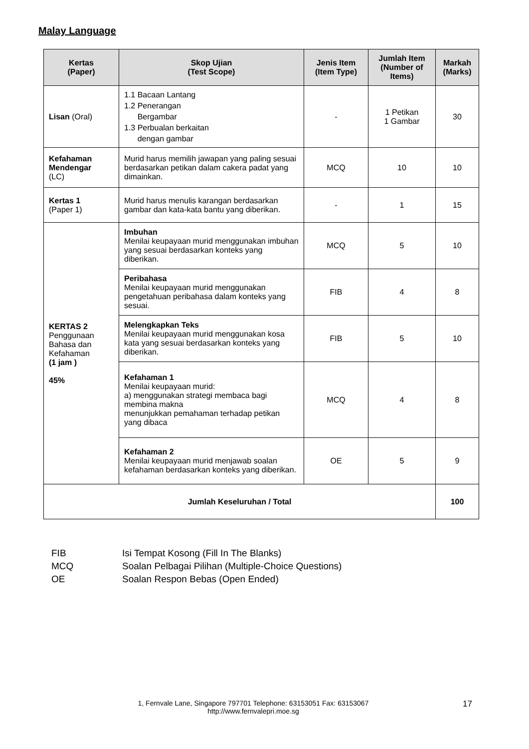Malay Language
| Kertas (Paper) | Skop Ujian (Test Scope) | Jenis Item (Item Type) | Jumlah Item (Number of Items) | Markah (Marks) |
| --- | --- | --- | --- | --- |
| Lisan (Oral) | 1.1 Bacaan Lantang 1.2 Penerangan Bergambar 1.3 Perbualan berkaitan dengan gambar | - | 1 Petikan 1 Gambar | 30 |
| Kefahaman Mendengar (LC) | Murid harus memilih jawapan yang paling sesuai berdasarkan petikan dalam cakera padat yang dimainkan. | MCQ | 10 | 10 |
| Kertas 1 (Paper 1) | Murid harus menulis karangan berdasarkan gambar dan kata-kata bantu yang diberikan. | - | 1 | 15 |
| KERTAS 2 Penggunaan Bahasa dan Kefahaman (1 jam ) 45% | Imbuhan Menilai keupayaan murid menggunakan imbuhan yang sesuai berdasarkan konteks yang diberikan. | MCQ | 5 | 10 |
| | Peribahasa Menilai keupayaan murid menggunakan pengetahuan peribahasa dalam konteks yang sesuai. | FIB | 4 | 8 |
| | Melengkapkan Teks Menilai keupayaan murid menggunakan kosa kata yang sesuai berdasarkan konteks yang diberikan. | FIB | 5 | 10 |
| | Kefahaman 1 Menilai keupayaan murid: a) menggunakan strategi membaca bagi membina makna menunjukkan pemahaman terhadap petikan yang dibaca | MCQ | 4 | 8 |
| | Kefahaman 2 Menilai keupayaan murid menjawab soalan kefahaman berdasarkan konteks yang diberikan. | OE | 5 | 9 |
| Jumlah Keseluruhan / Total | | | | 100 |
FIB Isi Tempat Kosong (Fill In The Blanks)
MCQ Soalan Pelbagai Pilihan (Multiple-Choice Questions)
OE Soalan Respon Bebas (Open Ended)
1, Fernvale Lane, Singapore 797701 Telephone: 63153051 Fax: 63153067
http://www.fernvalepri.moe.sg
17